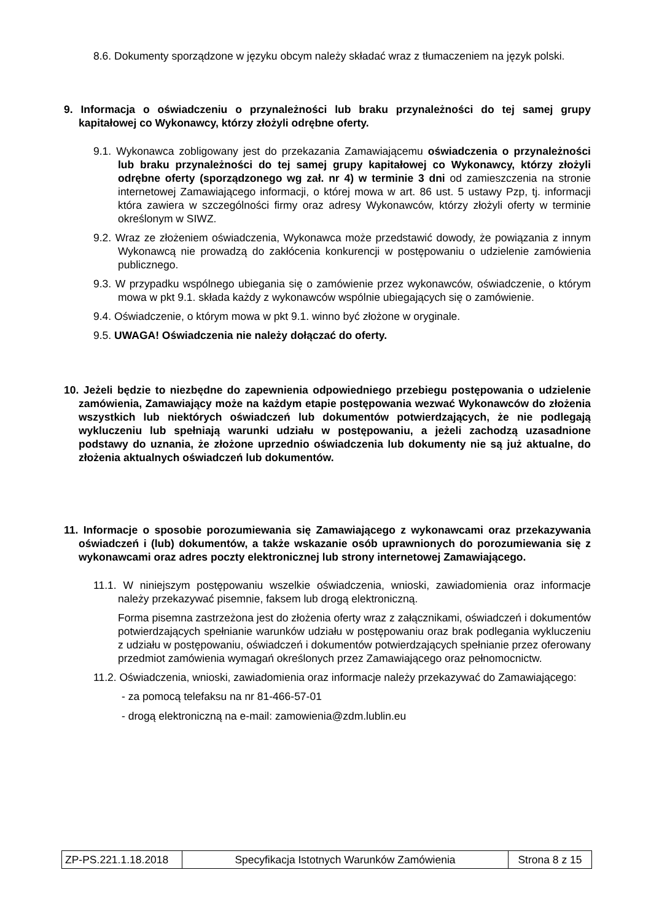8.6. Dokumenty sporządzone w języku obcym należy składać wraz z tłumaczeniem na język polski.
9. Informacja o oświadczeniu o przynależności lub braku przynależności do tej samej grupy kapitałowej co Wykonawcy, którzy złożyli odrębne oferty.
9.1. Wykonawca zobligowany jest do przekazania Zamawiającemu oświadczenia o przynależności lub braku przynależności do tej samej grupy kapitałowej co Wykonawcy, którzy złożyli odrębne oferty (sporządzonego wg zał. nr 4) w terminie 3 dni od zamieszczenia na stronie internetowej Zamawiającego informacji, o której mowa w art. 86 ust. 5 ustawy Pzp, tj. informacji która zawiera w szczególności firmy oraz adresy Wykonawców, którzy złożyli oferty w terminie określonym w SIWZ.
9.2. Wraz ze złożeniem oświadczenia, Wykonawca może przedstawić dowody, że powiązania z innym Wykonawcą nie prowadzą do zakłócenia konkurencji w postępowaniu o udzielenie zamówienia publicznego.
9.3. W przypadku wspólnego ubiegania się o zamówienie przez wykonawców, oświadczenie, o którym mowa w pkt 9.1. składa każdy z wykonawców wspólnie ubiegających się o zamówienie.
9.4. Oświadczenie, o którym mowa w pkt 9.1. winno być złożone w oryginale.
9.5. UWAGA! Oświadczenia nie należy dołączać do oferty.
10. Jeżeli będzie to niezbędne do zapewnienia odpowiedniego przebiegu postępowania o udzielenie zamówienia, Zamawiający może na każdym etapie postępowania wezwać Wykonawców do złożenia wszystkich lub niektórych oświadczeń lub dokumentów potwierdzających, że nie podlegają wykluczeniu lub spełniają warunki udziału w postępowaniu, a jeżeli zachodzą uzasadnione podstawy do uznania, że złożone uprzednio oświadczenia lub dokumenty nie są już aktualne, do złożenia aktualnych oświadczeń lub dokumentów.
11. Informacje o sposobie porozumiewania się Zamawiającego z wykonawcami oraz przekazywania oświadczeń i (lub) dokumentów, a także wskazanie osób uprawnionych do porozumiewania się z wykonawcami oraz adres poczty elektronicznej lub strony internetowej Zamawiającego.
11.1. W niniejszym postępowaniu wszelkie oświadczenia, wnioski, zawiadomienia oraz informacje należy przekazywać pisemnie, faksem lub drogą elektroniczną.
Forma pisemna zastrzeżona jest do złożenia oferty wraz z załącznikami, oświadczeń i dokumentów potwierdzających spełnianie warunków udziału w postępowaniu oraz brak podlegania wykluczeniu z udziału w postępowaniu, oświadczeń i dokumentów potwierdzających spełnianie przez oferowany przedmiot zamówienia wymagań określonych przez Zamawiającego oraz pełnomocnictw.
11.2. Oświadczenia, wnioski, zawiadomienia oraz informacje należy przekazywać do Zamawiającego:
- za pomocą telefaksu na nr 81-466-57-01
- drogą elektroniczną na e-mail: zamowienia@zdm.lublin.eu
| ZP-PS.221.1.18.2018 | Specyfikacja Istotnych Warunków Zamówienia | Strona 8 z 15 |